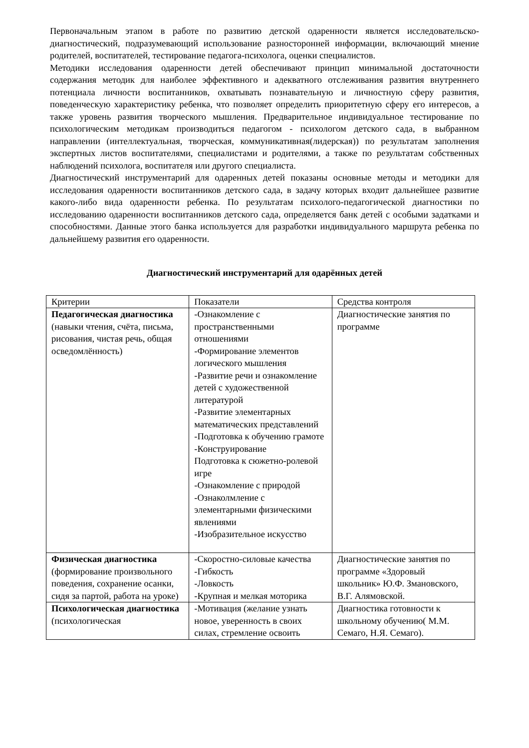Первоначальным этапом в работе по развитию детской одаренности является исследовательско-диагностический, подразумевающий использование разносторонней информации, включающий мнение родителей, воспитателей, тестирование педагога-психолога, оценки специалистов.
Методики исследования одаренности детей обеспечивают принцип минимальной достаточности содержания методик для наиболее эффективного и адекватного отслеживания развития внутреннего потенциала личности воспитанников, охватывать познавательную и личностную сферу развития, поведенческую характеристику ребенка, что позволяет определить приоритетную сферу его интересов, а также уровень развития творческого мышления. Предварительное индивидуальное тестирование по психологическим методикам производиться педагогом - психологом детского сада, в выбранном направлении (интеллектуальная, творческая, коммуникативная(лидерская)) по результатам заполнения экспертных листов воспитателями, специалистами и родителями, а также по результатам собственных наблюдений психолога, воспитателя или другого специалиста.
Диагностический инструментарий для одаренных детей показаны основные методы и методики для исследования одаренности воспитанников детского сада, в задачу которых входит дальнейшее развитие какого-либо вида одаренности ребенка. По результатам психолого-педагогической диагностики по исследованию одаренности воспитанников детского сада, определяется банк детей с особыми задатками и способностями. Данные этого банка используется для разработки индивидуального маршрута ребенка по дальнейшему развития его одаренности.
Диагностический инструментарий для одарённых детей
| Критерии | Показатели | Средства контроля |
| Педагогическая диагностика (навыки чтения, счёта, письма, рисования, чистая речь, общая осведомлённость) | -Ознакомление с пространственными отношениями -Формирование элементов логического мышления -Развитие речи и ознакомление детей с художественной литературой -Развитие элементарных математических представлений -Подготовка к обучению грамоте -Конструирование Подготовка к сюжетно-ролевой игре -Ознакомление с природой -Ознаколмление с элементарными физическими явлениями -Изобразительное искусство | Диагностические занятия по программе |
| Физическая диагностика (формирование произвольного поведения, сохранение осанки, сидя за партой, работа на уроке) | -Скоростно-силовые качества -Гибкость -Ловкость -Крупная и мелкая моторика | Диагностические занятия по программе «Здоровый школьник» Ю.Ф. Змановского, В.Г. Алямовской. |
| Психологическая диагностика (психологическая | -Мотивация (желание узнать новое, уверенность в своих силах, стремление освоить | Диагностика готовности к школьному обучению( М.М. Семаго, Н.Я. Семаго). |